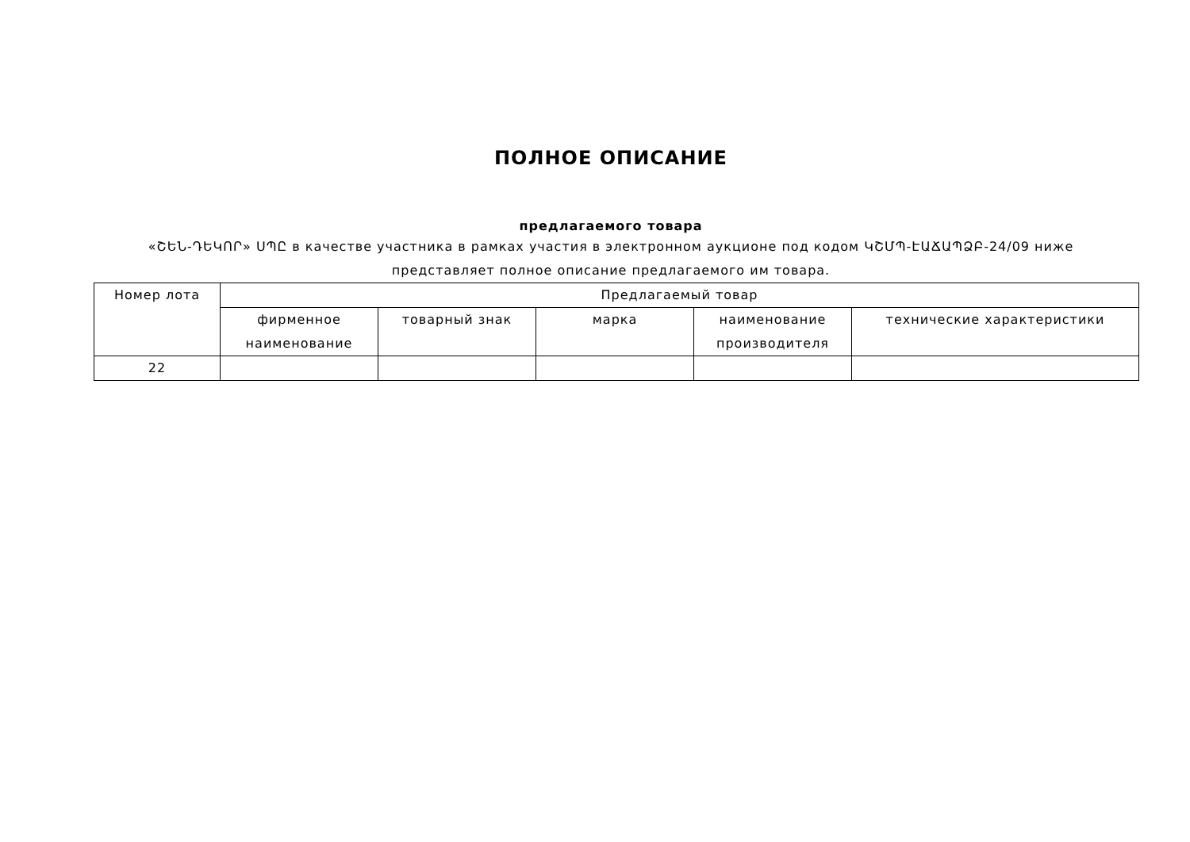ПОЛНОЕ ОПИСАНИЕ
предлагаемого товара
«ՇԵՆ-ԴԵԿՈՐ» ՍՊԸ в качестве участника в рамках участия в электронном аукционе под кодом ԿՇՄՊ-ԷԱՃԱՊՁԲ-24/09 ниже представляет полное описание предлагаемого им товара.
| Номер лота | Предлагаемый товар | | | | |
| --- | --- | --- | --- | --- | --- |
| | фирменное наименование | товарный знак | марка | наименование производителя | технические характеристики |
| 22 | | | | | |